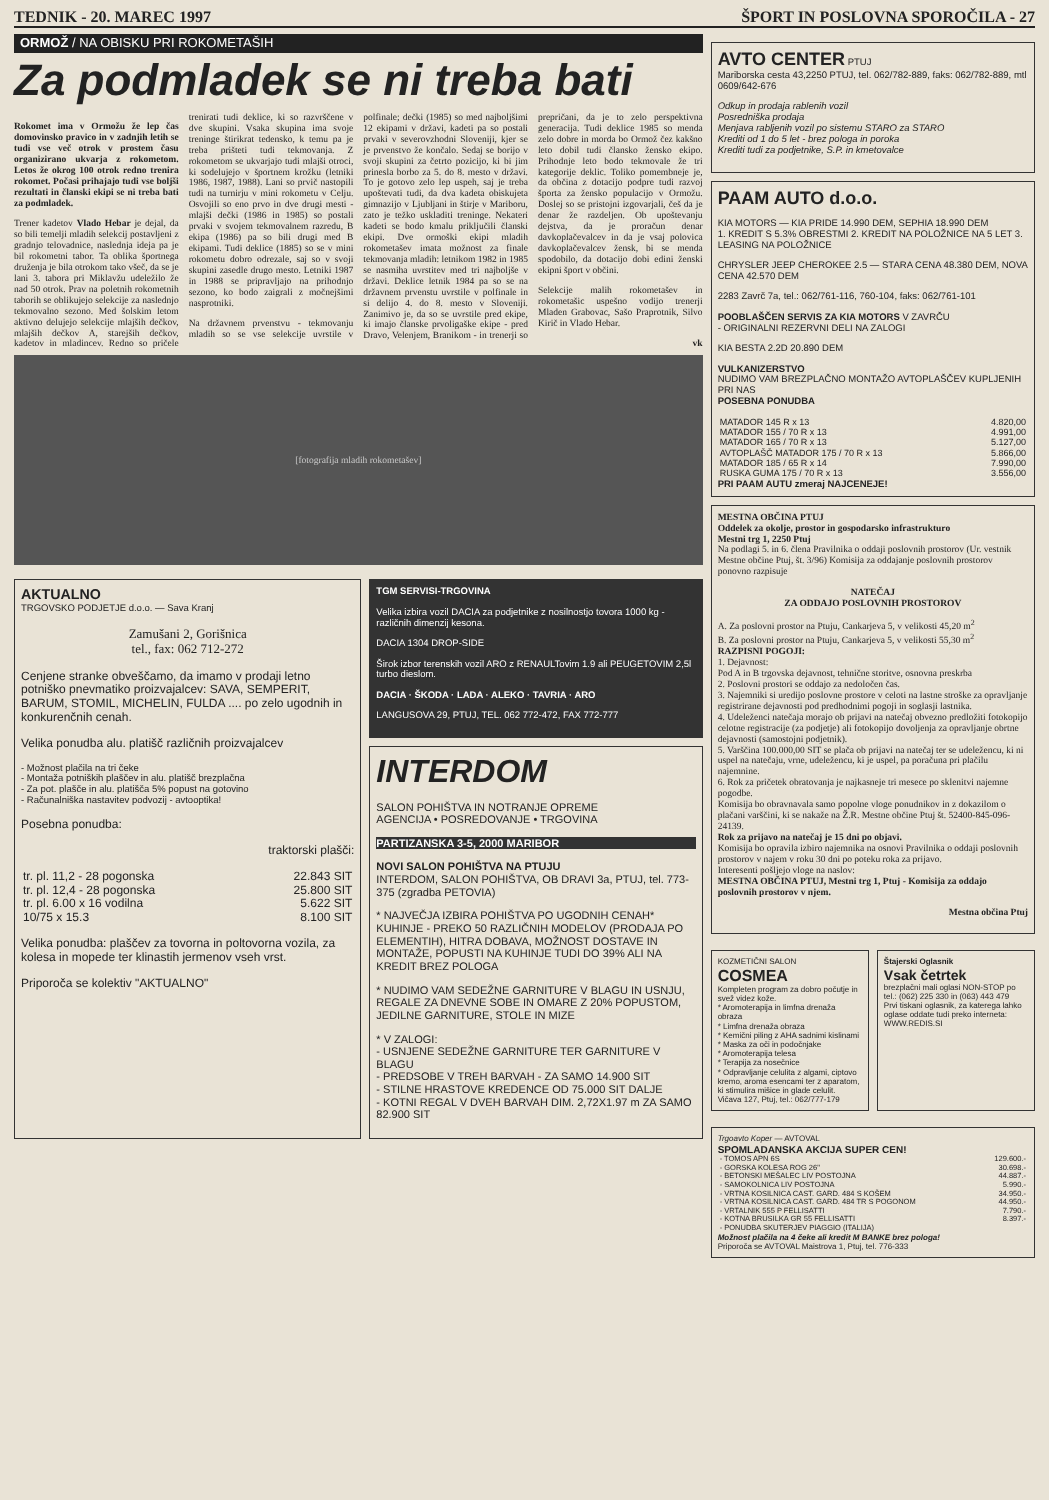TEDNIK - 20. MAREC 1997 ŠPORT IN POSLOVNA SPOROČILA - 27
ORMOŽ / NA OBISKU PRI ROKOMETAŠIH
Za podmladek se ni treba bati
Rokomet ima v Ormožu že lep čas domovinsko pravico in v zadnjih letih se tudi vse več otrok v prostem času organizirano ukvarja z rokometom. Letos že okrog 100 otrok redno trenira rokomet. Počasi prihajajo tudi vse boljši rezultati in članski ekipi se ni treba bati za podmladek.
Trener kadetov Vlado Hebar je dejal, da so bili temelji mladih selekcij postavljeni z gradnjo telovadnice, naslednja ideja pa je bil rokometni tabor. Ta oblika športnega druženja je bila otrokom tako všeč, da se je lani 3. tabora pri Miklavžu udeležilo že nad 50 otrok. Prav na poletnih rokometnih taborih se oblikujejo selekcije za naslednjo tekmovalno sezono. Med šolskim letom aktivno delujejo selekcije mlajših dečkov, mlajših dečkov A, starejših dečkov, kadetov in mladincev. Redno so pričele trenirati tudi deklice, ki so razvrščene v dve skupini. Vsaka skupina ima svoje treninge štirikrat tedensko, k temu pa je treba prišteti tudi tekmovanja. Z rokometom se ukvarjajo tudi mlajši otroci, ki sodelujejo v športnem krožku (letniki 1986, 1987, 1988). Lani so prvič nastopili tudi na turnirju v mini rokometu v Celju. Osvojili so eno prvo in dve drugi mesti - mlajši dečki (1986 in 1985) so postali prvaki v svojem tekmovalnem razredu, B ekipa (1986) pa so bili drugi med B ekipami. Tudi deklice (1885) so se v mini rokometu dobro odrezale, saj so v svoji skupini zasedle drugo mesto. Letniki 1987 in 1988 se pripravljajo na prihodnjo sezono, ko bodo zaigrali z močnejšimi nasprotniki.
Na državnem prvenstvu - tekmovanju mladih so se vse selekcije uvrstile v polfinale; dečki (1985) so med najboljšimi 12 ekipami v državi, kadeti pa so postali prvaki v severovzhodni Sloveniji, kjer se je prvenstvo že končalo. Sedaj se borijo v svoji skupini za četrto pozicijo, ki bi jim prinesla borbo za 5. do 8. mesto v državi. To je gotovo zelo lep uspeh, saj je treba upoštevati tudi, da dva kadeta obiskujeta gimnazijo v Ljubljani in štirje v Mariboru, zato je težko uskladiti treninge. Nekateri kadeti se bodo kmalu priključili članski ekipi. Dve ormoški ekipi mladih rokometašev imata možnost za finale tekmovanja mladih: letnikom 1982 in 1985 se nasmiha uvrstitev med tri najboljše v državi. Deklice letnik 1984 pa so se na državnem prvenstu uvrstile v polfinale in si delijo 4. do 8. mesto v Sloveniji. Zanimivo je, da so se uvrstile pred ekipe, ki imajo članske prvoligaške ekipe - pred Dravo, Velenjem, Branikom - in trenerji so prepričani, da je to zelo perspektivna generacija. Tudi deklice 1985 so menda zelo dobre in morda bo Ormož čez kakšno leto dobil tudi člansko žensko ekipo. Prihodnje leto bodo tekmovale že tri kategorije deklic. Toliko pomembneje je, da občina z dotacijo podpre tudi razvoj športa za žensko populacijo v Ormožu. Doslej so se pristojni izgovarjali, češ da je denar že razdeljen. Ob upoštevanju dejstva, da je proračun denar davkoplačevalcev in da je vsaj polovica davkoplačevalcev žensk, bi se menda spodobilo, da dotacijo dobi edini ženski ekipni šport v občini.
Selekcije malih rokometašev in rokometašic uspešno vodijo trenerji Mladen Grabovac, Sašo Praprotnik, Silvo Kirič in Vlado Hebar.
vk
[fotografija mladih rokometašev]
AKTUALNO
TRGOVSKO PODJETJE d.o.o. — Sava Kranj
Zamušani 2, Gorišnica
tel., fax: 062 712-272
Cenjene stranke obveščamo, da imamo v prodaji letno potniško pnevmatiko proizvajalcev: SAVA, SEMPERIT, BARUM, STOMIL, MICHELIN, FULDA .... po zelo ugodnih in konkurenčnih cenah.
Velika ponudba alu. platišč različnih proizvajalcev
- Možnost plačila na tri čeke
- Montaža potniških plaščev in alu. platišč brezplačna
- Za pot. plašče in alu. platišča 5% popust na gotovino
- Računalniška nastavitev podvozij - avtooptika!
Posebna ponudba:
traktorski plašči:
| tr. pl. 11,2 - 28 pogonska | 22.843 SIT |
| tr. pl. 12,4 - 28 pogonska | 25.800 SIT |
| tr. pl. 6.00 x 16 vodilna | 5.622 SIT |
| 10/75 x 15.3 | 8.100 SIT |
Velika ponudba: plaščev za tovorna in poltovorna vozila, za kolesa in mopede ter klinastih jermenov vseh vrst.
Priporoča se kolektiv "AKTUALNO"
TGM SERVISI-TRGOVINA
Velika izbira vozil DACIA za podjetnike z nosilnostjo tovora 1000 kg - različnih dimenzij kesona.
DACIA 1304 DROP-SIDE
Širok izbor terenskih vozil ARO z RENAULTovim 1.9 ali PEUGETOVIM 2,5l turbo dieslom.
DACIA · ŠKODA · LADA · ALEKO · TAVRIA · ARO
LANGUSOVA 29, PTUJ, TEL. 062 772-472, FAX 772-777
INTERDOM
SALON POHIŠTVA IN NOTRANJE OPREME
AGENCIJA • POSREDOVANJE • TRGOVINA
PARTIZANSKA 3-5, 2000 MARIBOR
NOVI SALON POHIŠTVA NA PTUJU
INTERDOM, SALON POHIŠTVA, OB DRAVI 3a, PTUJ, tel. 773-375 (zgradba PETOVIA)
* NAJVEČJA IZBIRA POHIŠTVA PO UGODNIH CENAH* KUHINJE - PREKO 50 RAZLIČNIH MODELOV (PRODAJA PO ELEMENTIH), HITRA DOBAVA, MOŽNOST DOSTAVE IN MONTAŽE, POPUSTI NA KUHINJE TUDI DO 39% ALI NA KREDIT BREZ POLOGA
* NUDIMO VAM SEDEŽNE GARNITURE V BLAGU IN USNJU, REGALE ZA DNEVNE SOBE IN OMARE Z 20% POPUSTOM, JEDILNE GARNITURE, STOLE IN MIZE
* V ZALOGI:
- USNJENE SEDEŽNE GARNITURE TER GARNITURE V BLAGU
- PREDSOBE V TREH BARVAH - ZA SAMO 14.900 SIT
- STILNE HRASTOVE KREDENCE OD 75.000 SIT DALJE
- KOTNI REGAL V DVEH BARVAH DIM. 2,72X1.97 m ZA SAMO 82.900 SIT
AVTO CENTER PTUJ
Mariborska cesta 43,2250 PTUJ, tel. 062/782-889, faks: 062/782-889, mtl 0609/642-676
Odkup in prodaja rablenih vozil
Posredniška prodaja
Menjava rabljenih vozil po sistemu STARO za STARO
Krediti od 1 do 5 let - brez pologa in poroka
Krediti tudi za podjetnike, S.P. in kmetovalce
PAAM AUTO d.o.o.
KIA MOTORS — KIA PRIDE 14.990 DEM, SEPHIA 18.990 DEM
1. KREDIT S 5.3% OBRESTMI 2. KREDIT NA POLOŽNICE NA 5 LET 3. LEASING NA POLOŽNICE
CHRYSLER JEEP CHEROKEE 2.5 — STARA CENA 48.380 DEM, NOVA CENA 42.570 DEM
2283 Zavrč 7a, tel.: 062/761-116, 760-104, faks: 062/761-101
POOBLAŠČEN SERVIS ZA KIA MOTORS V ZAVRČU
- ORIGINALNI REZERVNI DELI NA ZALOGI
KIA BESTA 2.2D 20.890 DEM
VULKANIZERSTVO
NUDIMO VAM BREZPLAČNO MONTAŽO AVTOPLAŠČEV KUPLJENIH PRI NAS
POSEBNA PONUDBA
| MATADOR 145 R x 13 | 4.820,00 |
| MATADOR 155 / 70 R x 13 | 4.991,00 |
| MATADOR 165 / 70 R x 13 | 5.127,00 |
| AVTOPLAŠČ MATADOR 175 / 70 R x 13 | 5.866,00 |
| MATADOR 185 / 65 R x 14 | 7.990,00 |
| RUSKA GUMA 175 / 70 R x 13 | 3.556,00 |
PRI PAAM AUTU zmeraj NAJCENEJE!
MESTNA OBČINA PTUJ
Oddelek za okolje, prostor in gospodarsko infrastrukturo
Mestni trg 1, 2250 Ptuj
Na podlagi 5. in 6. člena Pravilnika o oddaji poslovnih prostorov (Ur. vestnik Mestne občine Ptuj, št. 3/96) Komisija za oddajanje poslovnih prostorov ponovno razpisuje
NATEČAJ
ZA ODDAJO POSLOVNIH PROSTOROV
A. Za poslovni prostor na Ptuju, Cankarjeva 5, v velikosti 45,20 m<sup>2</sup>
B. Za poslovni prostor na Ptuju, Cankarjeva 5, v velikosti 55,30 m<sup>2</sup>
RAZPISNI POGOJI:
1. Dejavnost:
Pod A in B trgovska dejavnost, tehnične storitve, osnovna preskrba
2. Poslovni prostori se oddajo za nedoločen čas.
3. Najemniki si uredijo poslovne prostore v celoti na lastne stroške za opravljanje registrirane dejavnosti pod predhodnimi pogoji in soglasji lastnika.
4. Udeleženci natečaja morajo ob prijavi na natečaj obvezno predložiti fotokopijo celotne registracije (za podjetje) ali fotokopijo dovoljenja za opravljanje obrtne dejavnosti (samostojni podjetnik).
5. Varščina 100.000,00 SIT se plača ob prijavi na natečaj ter se udeležencu, ki ni uspel na natečaju, vrne, udeležencu, ki je uspel, pa poračuna pri plačilu najemnine.
6. Rok za pričetek obratovanja je najkasneje tri mesece po sklenitvi najemne pogodbe.
Komisija bo obravnavala samo popolne vloge ponudnikov in z dokazilom o plačani varščini, ki se nakaže na Ž.R. Mestne občine Ptuj št. 52400-845-096-24139.
Rok za prijavo na natečaj je 15 dni po objavi.
Komisija bo opravila izbiro najemnika na osnovi Pravilnika o oddaji poslovnih prostorov v najem v roku 30 dni po poteku roka za prijavo.
Interesenti pošljejo vloge na naslov:
MESTNA OBČINA PTUJ, Mestni trg 1, Ptuj - Komisija za oddajo poslovnih prostorov v njem.
Mestna občina Ptuj
KOZMETIČNI SALON COSMEA
Kompleten program za dobro počutje in svež videz kože.
* Aromoterapija in limfna drenaža obraza
* Limfna drenaža obraza
* Kemični piling z AHA sadnimi kislinami
* Maska za oči in podočnjake
* Aromoterapija telesa
* Terapija za nosečnice
* Odpravljanje celulita z algami, ciptovo kremo, aroma esencami ter z aparatom, ki stimulira mišice in glade celulit.
Vičava 127, Ptuj, tel.: 062/777-179
Štajerski Oglasnik
Vsak četrtek
brezplačni mali oglasi NON-STOP po tel.: (062) 225 330 in (063) 443 479
Prvi tiskani oglasnik, za katerega lahko oglase oddate tudi preko interneta: WWW.REDIS.SI
Trgoavto Koper — AVTOVAL
SPOMLADANSKA AKCIJA SUPER CEN!
| - TOMOS APN 6S | 129.600.- |
| - GORSKA KOLESA ROG 26" | 30.698.- |
| - BETONSKI MEŠALEC LIV POSTOJNA | 44.887.- |
| - SAMOKOLNICA LIV POSTOJNA | 5.990.- |
| - VRTNA KOSILNICA CAST. GARD. 484 S KOŠEM | 34.950.- |
| - VRTNA KOSILNICA CAST. GARD. 484 TR S POGONOM | 44.950.- |
| - VRTALNIK 555 P FELLISATTI | 7.790.- |
| - KOTNA BRUSILKA GR 55 FELLISATTI | 8.397.- |
| - PONUDBA SKUTERJEV PIAGGIO (ITALIJA) | |
Možnost plačila na 4 čeke ali kredit M BANKE brez pologa!
Priporoča se AVTOVAL Maistrova 1, Ptuj, tel. 776-333